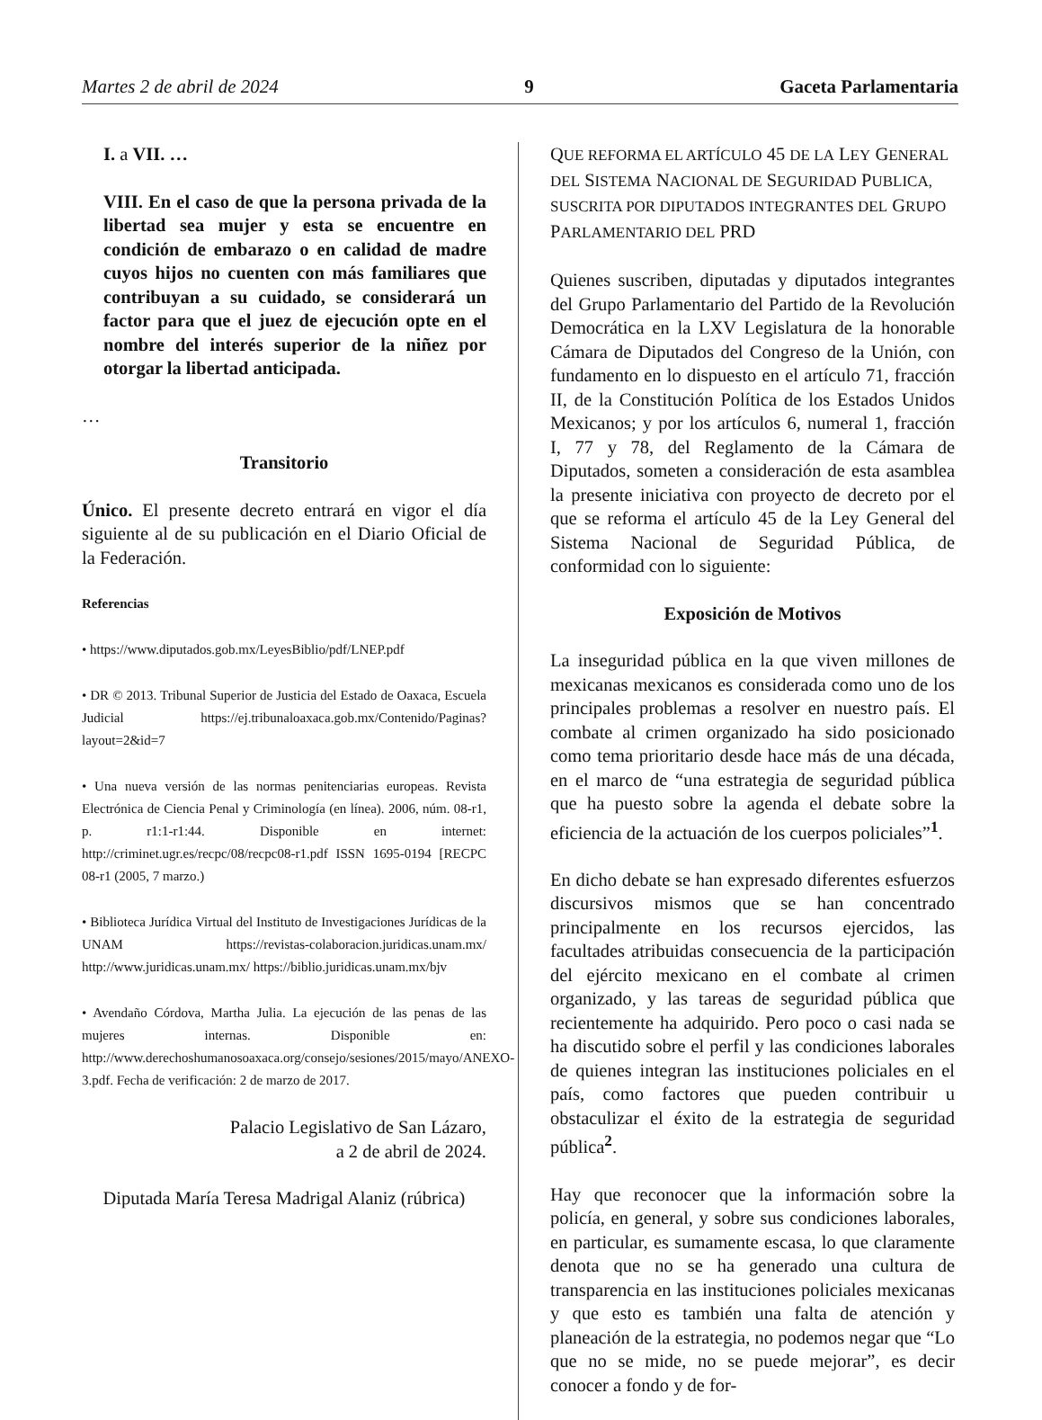Martes 2 de abril de 2024 9 Gaceta Parlamentaria
I. a VII. …
VIII. En el caso de que la persona privada de la libertad sea mujer y esta se encuentre en condición de embarazo o en calidad de madre cuyos hijos no cuenten con más familiares que contribuyan a su cuidado, se considerará un factor para que el juez de ejecución opte en el nombre del interés superior de la niñez por otorgar la libertad anticipada.
…
Transitorio
Único. El presente decreto entrará en vigor el día siguiente al de su publicación en el Diario Oficial de la Federación.
Referencias
• https://www.diputados.gob.mx/LeyesBiblio/pdf/LNEP.pdf
• DR © 2013. Tribunal Superior de Justicia del Estado de Oaxaca, Escuela Judicial https://ej.tribunaloaxaca.gob.mx/Contenido/Paginas?layout=2&id=7
• Una nueva versión de las normas penitenciarias europeas. Revista Electrónica de Ciencia Penal y Criminología (en línea). 2006, núm. 08-r1, p. r1:1-r1:44. Disponible en internet: http://criminet.ugr.es/recpc/08/recpc08-r1.pdf ISSN 1695-0194 [RECPC 08-r1 (2005, 7 marzo.)
• Biblioteca Jurídica Virtual del Instituto de Investigaciones Jurídicas de la UNAM https://revistas-colaboracion.juridicas.unam.mx/ http://www.juridicas.unam.mx/ https://biblio.juridicas.unam.mx/bjv
• Avendaño Córdova, Martha Julia. La ejecución de las penas de las mujeres internas. Disponible en: http://www.derechoshumanosoaxaca.org/consejo/sesiones/2015/mayo/ANEXO-3.pdf. Fecha de verificación: 2 de marzo de 2017.
Palacio Legislativo de San Lázaro,
a 2 de abril de 2024.
Diputada María Teresa Madrigal Alaniz (rúbrica)
QUE REFORMA EL ARTÍCULO 45 DE LA LEY GENERAL DEL SISTEMA NACIONAL DE SEGURIDAD PUBLICA, SUSCRITA POR DIPUTADOS INTEGRANTES DEL GRUPO PARLAMENTARIO DEL PRD
Quienes suscriben, diputadas y diputados integrantes del Grupo Parlamentario del Partido de la Revolución Democrática en la LXV Legislatura de la honorable Cámara de Diputados del Congreso de la Unión, con fundamento en lo dispuesto en el artículo 71, fracción II, de la Constitución Política de los Estados Unidos Mexicanos; y por los artículos 6, numeral 1, fracción I, 77 y 78, del Reglamento de la Cámara de Diputados, someten a consideración de esta asamblea la presente iniciativa con proyecto de decreto por el que se reforma el artículo 45 de la Ley General del Sistema Nacional de Seguridad Pública, de conformidad con lo siguiente:
Exposición de Motivos
La inseguridad pública en la que viven millones de mexicanas mexicanos es considerada como uno de los principales problemas a resolver en nuestro país. El combate al crimen organizado ha sido posicionado como tema prioritario desde hace más de una década, en el marco de “una estrategia de seguridad pública que ha puesto sobre la agenda el debate sobre la eficiencia de la actuación de los cuerpos policiales”<sup>1</sup>.
En dicho debate se han expresado diferentes esfuerzos discursivos mismos que se han concentrado principalmente en los recursos ejercidos, las facultades atribuidas consecuencia de la participación del ejército mexicano en el combate al crimen organizado, y las tareas de seguridad pública que recientemente ha adquirido. Pero poco o casi nada se ha discutido sobre el perfil y las condiciones laborales de quienes integran las instituciones policiales en el país, como factores que pueden contribuir u obstaculizar el éxito de la estrategia de seguridad pública<sup>2</sup>.
Hay que reconocer que la información sobre la policía, en general, y sobre sus condiciones laborales, en particular, es sumamente escasa, lo que claramente denota que no se ha generado una cultura de transparencia en las instituciones policiales mexicanas y que esto es también una falta de atención y planeación de la estrategia, no podemos negar que “Lo que no se mide, no se puede mejorar”, es decir conocer a fondo y de for-